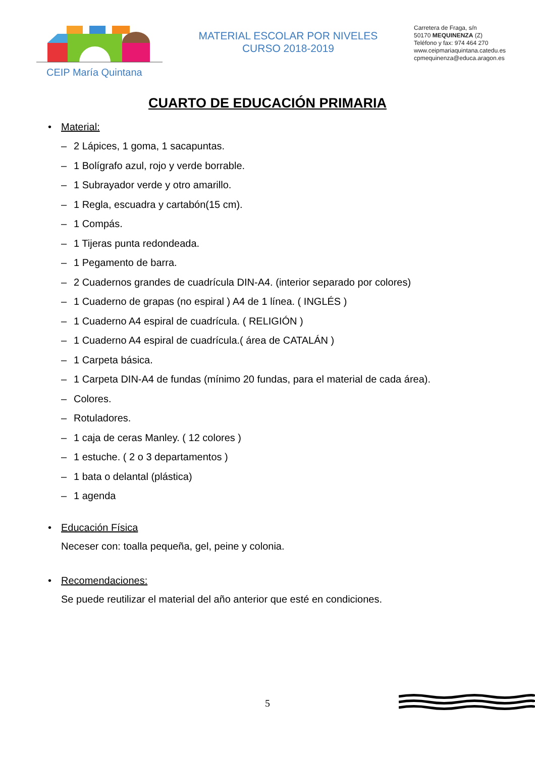CEIP María Quintana
MATERIAL ESCOLAR POR NIVELES
CURSO 2018-2019
Carretera de Fraga, s/n
50170 MEQUINENZA (Z)
Teléfono y fax: 974 464 270
www.ceipmariaquintana.catedu.es
cpmequinenza@educa.aragon.es
CUARTO DE EDUCACIÓN PRIMARIA
• Material:
– 2 Lápices, 1 goma, 1 sacapuntas.
– 1 Bolígrafo azul, rojo y verde borrable.
– 1 Subrayador verde y otro amarillo.
– 1 Regla, escuadra y cartabón(15 cm).
– 1 Compás.
– 1 Tijeras punta redondeada.
– 1 Pegamento de barra.
– 2 Cuadernos grandes de cuadrícula DIN-A4. (interior separado por colores)
– 1 Cuaderno de grapas (no espiral ) A4 de 1 línea. ( INGLÉS )
– 1 Cuaderno A4 espiral de cuadrícula. ( RELIGIÓN )
– 1 Cuaderno A4 espiral de cuadrícula.( área de CATALÁN )
– 1 Carpeta básica.
– 1 Carpeta DIN-A4 de fundas (mínimo 20 fundas, para el material de cada área).
– Colores.
– Rotuladores.
– 1 caja de ceras Manley. ( 12 colores )
– 1 estuche. ( 2 o 3 departamentos )
– 1 bata o delantal (plástica)
– 1 agenda
• Educación Física
Neceser con: toalla pequeña, gel, peine y colonia.
• Recomendaciones:
Se puede reutilizar el material del año anterior que esté en condiciones.
5